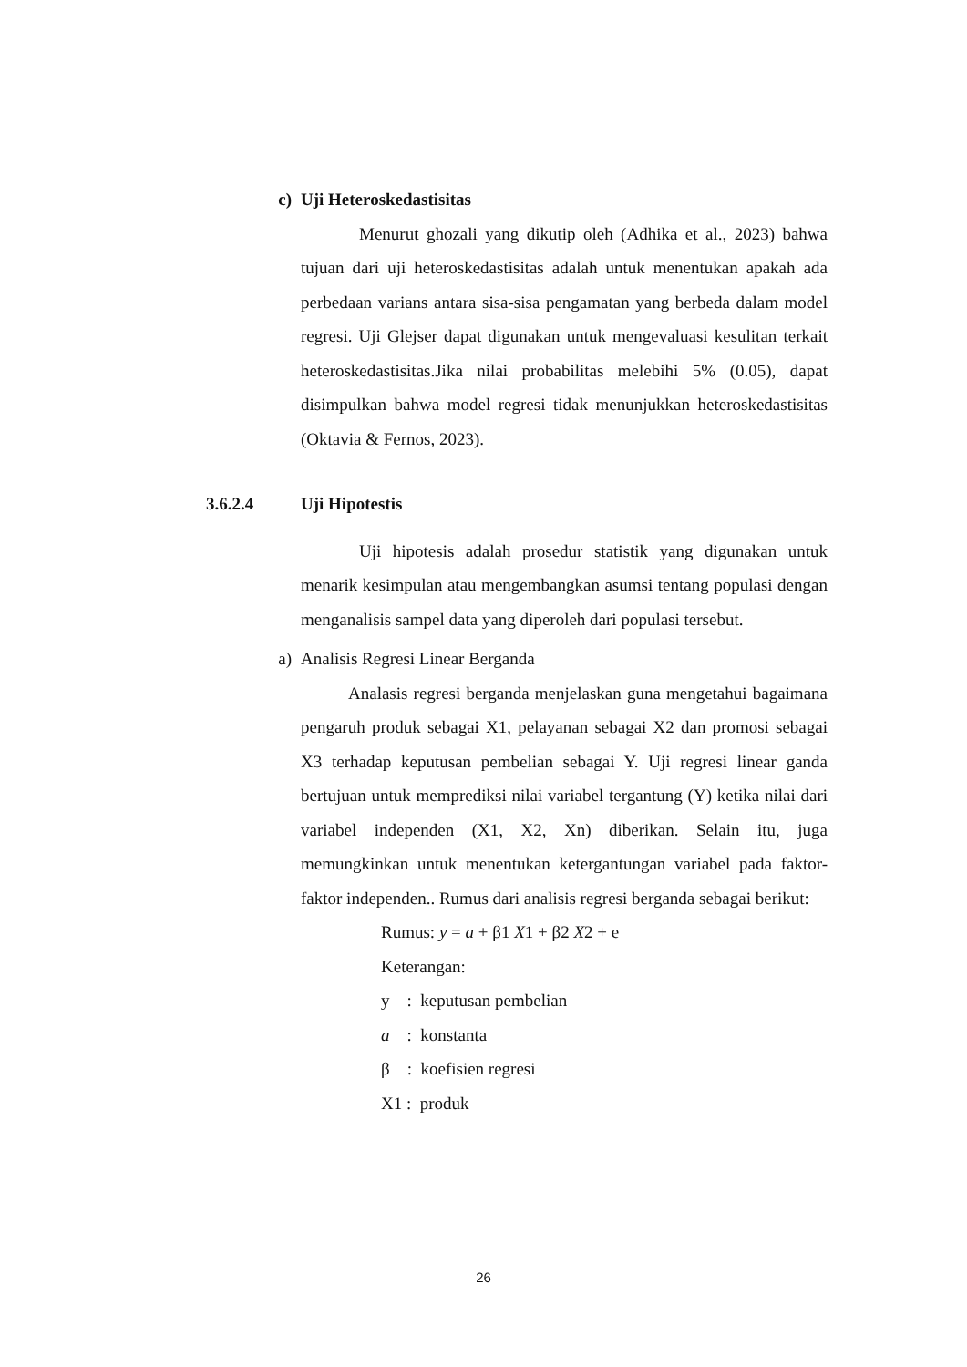c) Uji Heteroskedastisitas
Menurut ghozali yang dikutip oleh (Adhika et al., 2023) bahwa tujuan dari uji heteroskedastisitas adalah untuk menentukan apakah ada perbedaan varians antara sisa-sisa pengamatan yang berbeda dalam model regresi. Uji Glejser dapat digunakan untuk mengevaluasi kesulitan terkait heteroskedastisitas.Jika nilai probabilitas melebihi 5% (0.05), dapat disimpulkan bahwa model regresi tidak menunjukkan heteroskedastisitas (Oktavia & Fernos, 2023).
3.6.2.4 Uji Hipotestis
Uji hipotesis adalah prosedur statistik yang digunakan untuk menarik kesimpulan atau mengembangkan asumsi tentang populasi dengan menganalisis sampel data yang diperoleh dari populasi tersebut.
a) Analisis Regresi Linear Berganda
Analasis regresi berganda menjelaskan guna mengetahui bagaimana pengaruh produk sebagai X1, pelayanan sebagai X2 dan promosi sebagai X3 terhadap keputusan pembelian sebagai Y. Uji regresi linear ganda bertujuan untuk memprediksi nilai variabel tergantung (Y) ketika nilai dari variabel independen (X1, X2, Xn) diberikan. Selain itu, juga memungkinkan untuk menentukan ketergantungan variabel pada faktor-faktor independen.. Rumus dari analisis regresi berganda sebagai berikut:
Rumus: y = a + β1 X1 + β2 X2 + e
Keterangan:
y : keputusan pembelian
a : konstanta
β : koefisien regresi
X1 : produk
26